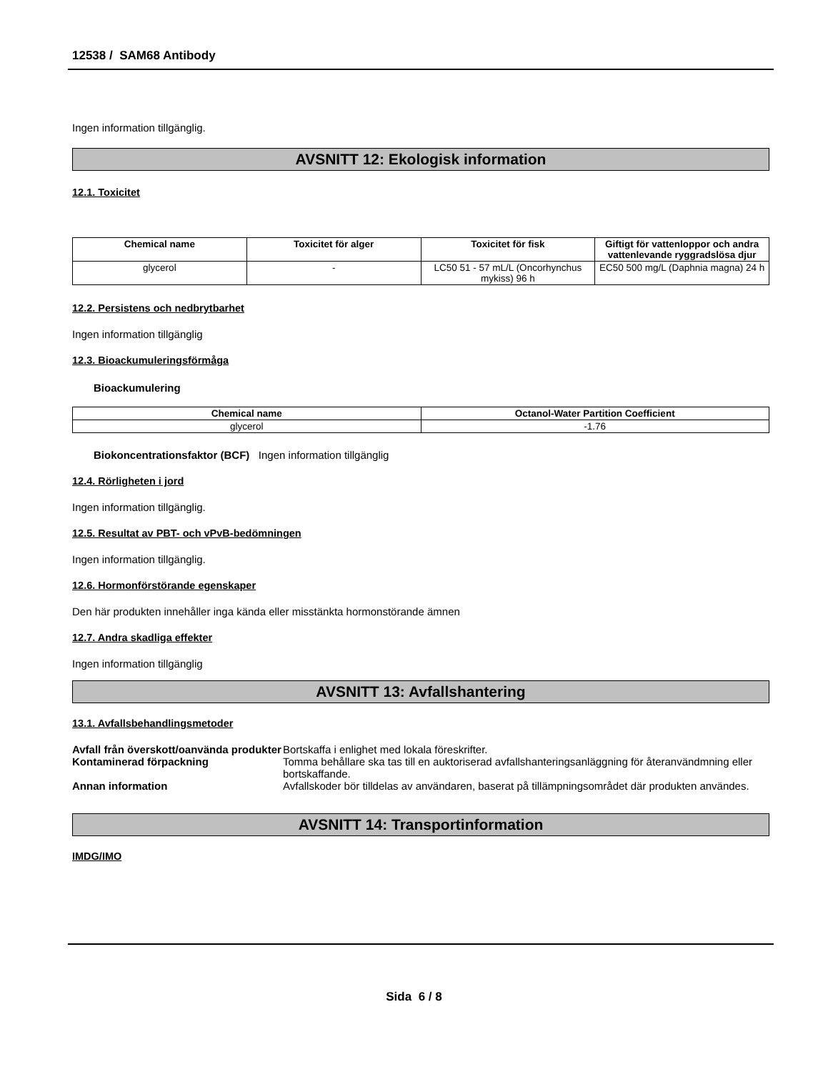12538 / SAM68 Antibody
Ingen information tillgänglig.
AVSNITT 12: Ekologisk information
12.1. Toxicitet
| Chemical name | Toxicitet för alger | Toxicitet för fisk | Giftigt för vattenloppor och andra vattenlevande ryggradslösa djur |
| --- | --- | --- | --- |
| glycerol | - | LC50 51 - 57 mL/L (Oncorhynchus mykiss) 96 h | EC50 500 mg/L (Daphnia magna) 24 h |
12.2. Persistens och nedbrytbarhet
Ingen information tillgänglig
12.3. Bioackumuleringsförmåga
Bioackumulering
| Chemical name | Octanol-Water Partition Coefficient |
| --- | --- |
| glycerol | -1.76 |
Biokoncentrationsfaktor (BCF) Ingen information tillgänglig
12.4. Rörligheten i jord
Ingen information tillgänglig.
12.5. Resultat av PBT- och vPvB-bedömningen
Ingen information tillgänglig.
12.6. Hormonförstörande egenskaper
Den här produkten innehåller inga kända eller misstänkta hormonstörande ämnen
12.7. Andra skadliga effekter
Ingen information tillgänglig
AVSNITT 13: Avfallshantering
13.1. Avfallsbehandlingsmetoder
Avfall från överskott/oanvända produkter Bortskaffa i enlighet med lokala föreskrifter.
Kontaminerad förpackning Tomma behållare ska tas till en auktoriserad avfallshanteringsanläggning för återanvändmning eller bortskaffande.
Annan information Avfallskoder bör tilldelas av användaren, baserat på tillämpningsområdet där produkten användes.
AVSNITT 14: Transportinformation
IMDG/IMO
Sida 6 / 8